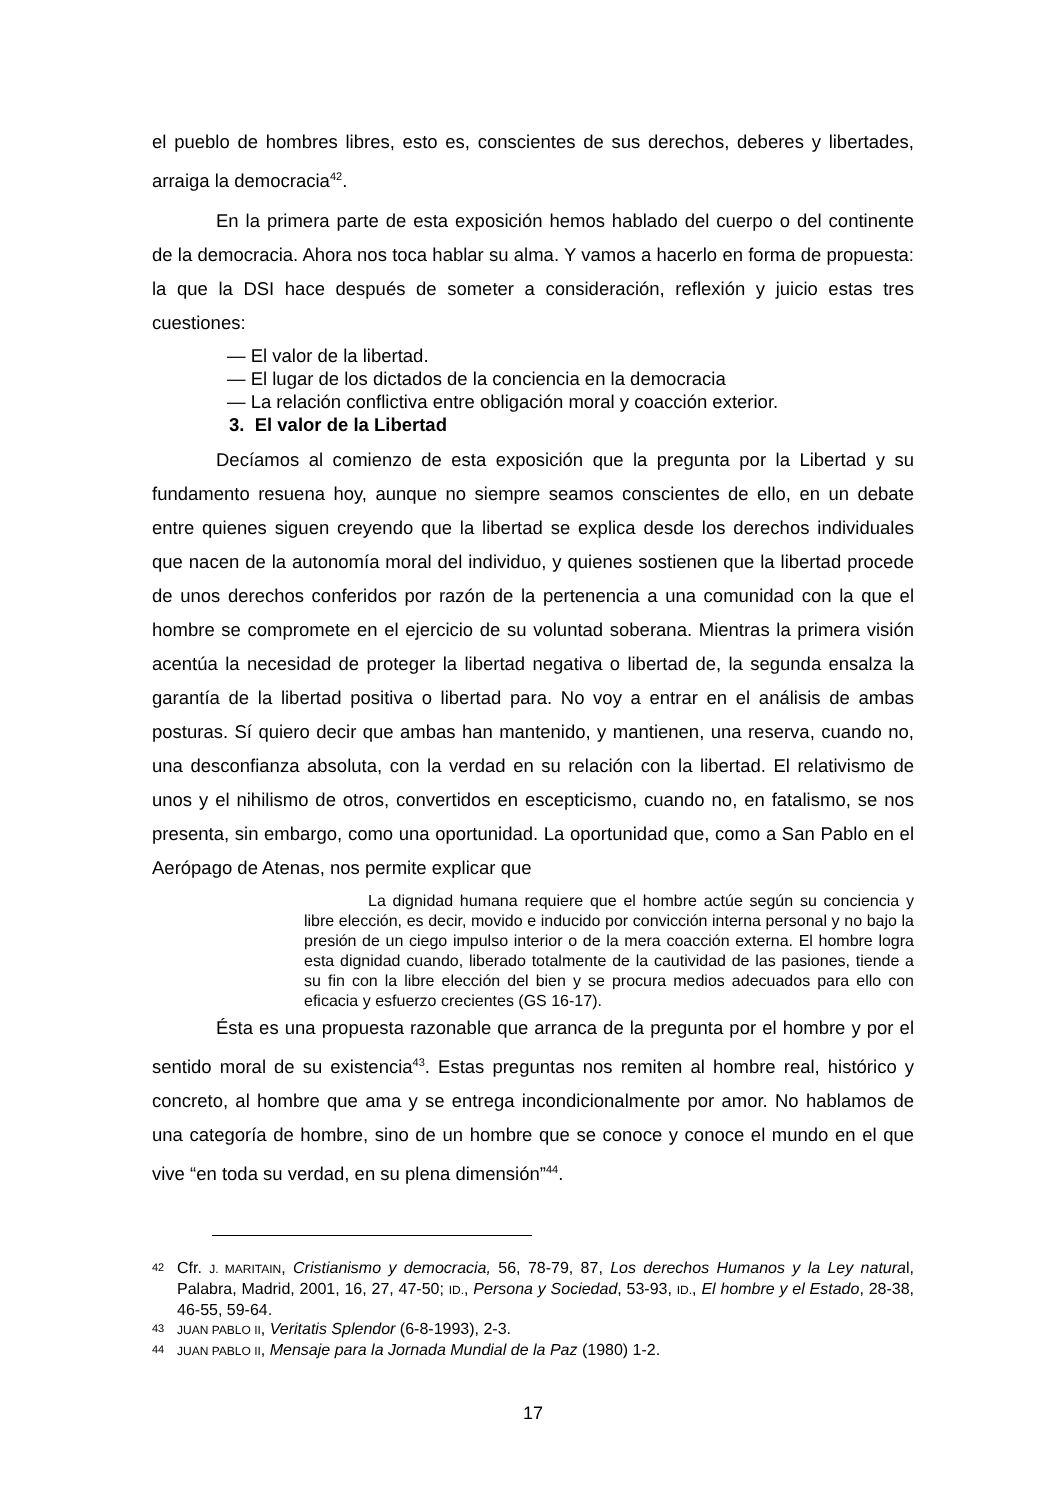el pueblo de hombres libres, esto es, conscientes de sus derechos, deberes y libertades, arraiga la democracia<sup>42</sup>.
En la primera parte de esta exposición hemos hablado del cuerpo o del continente de la democracia. Ahora nos toca hablar su alma. Y vamos a hacerlo en forma de propuesta: la que la DSI hace después de someter a consideración, reflexión y juicio estas tres cuestiones:
— El valor de la libertad.
— El lugar de los dictados de la conciencia en la democracia
— La relación conflictiva entre obligación moral y coacción exterior.
3. El valor de la Libertad
Decíamos al comienzo de esta exposición que la pregunta por la Libertad y su fundamento resuena hoy, aunque no siempre seamos conscientes de ello, en un debate entre quienes siguen creyendo que la libertad se explica desde los derechos individuales que nacen de la autonomía moral del individuo, y quienes sostienen que la libertad procede de unos derechos conferidos por razón de la pertenencia a una comunidad con la que el hombre se compromete en el ejercicio de su voluntad soberana. Mientras la primera visión acentúa la necesidad de proteger la libertad negativa o libertad de, la segunda ensalza la garantía de la libertad positiva o libertad para. No voy a entrar en el análisis de ambas posturas. Sí quiero decir que ambas han mantenido, y mantienen, una reserva, cuando no, una desconfianza absoluta, con la verdad en su relación con la libertad. El relativismo de unos y el nihilismo de otros, convertidos en escepticismo, cuando no, en fatalismo, se nos presenta, sin embargo, como una oportunidad. La oportunidad que, como a San Pablo en el Aerópago de Atenas, nos permite explicar que
La dignidad humana requiere que el hombre actúe según su conciencia y libre elección, es decir, movido e inducido por convicción interna personal y no bajo la presión de un ciego impulso interior o de la mera coacción externa. El hombre logra esta dignidad cuando, liberado totalmente de la cautividad de las pasiones, tiende a su fin con la libre elección del bien y se procura medios adecuados para ello con eficacia y esfuerzo crecientes (GS 16-17).
Ésta es una propuesta razonable que arranca de la pregunta por el hombre y por el sentido moral de su existencia<sup>43</sup>. Estas preguntas nos remiten al hombre real, histórico y concreto, al hombre que ama y se entrega incondicionalmente por amor. No hablamos de una categoría de hombre, sino de un hombre que se conoce y conoce el mundo en el que vive “en toda su verdad, en su plena dimensión”<sup>44</sup>.
42 Cfr. J. MARITAIN, Cristianismo y democracia, 56, 78-79, 87, Los derechos Humanos y la Ley natural, Palabra, Madrid, 2001, 16, 27, 47-50; ID., Persona y Sociedad, 53-93, ID., El hombre y el Estado, 28-38, 46-55, 59-64.
43 JUAN PABLO II, Veritatis Splendor (6-8-1993), 2-3.
44 JUAN PABLO II, Mensaje para la Jornada Mundial de la Paz (1980) 1-2.
17